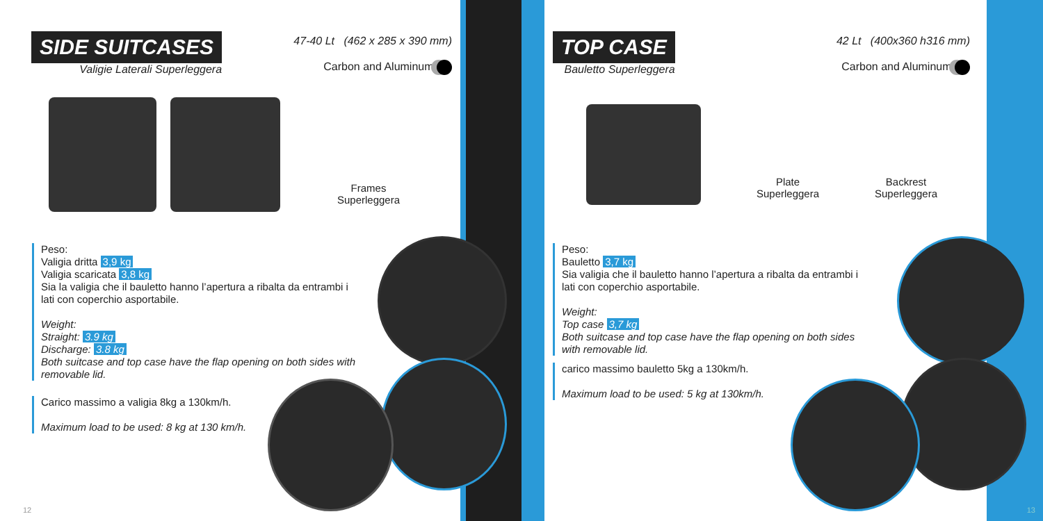SIDE SUITCASES
Valigie Laterali Superleggera
47-40 Lt (462 x 285 x 390 mm)
Carbon and Aluminum
Frames Superleggera
Peso:
Valigia dritta 3,9 kg
Valigia scaricata 3,8 kg
Sia la valigia che il bauletto hanno l’apertura a ribalta da entrambi i lati con coperchio asportabile.
Weight:
Straight: 3.9 kg
Discharge: 3.8 kg
Both suitcase and top case have the flap opening on both sides with removable lid.
Carico massimo a valigia 8kg a 130km/h.
Maximum load to be used: 8 kg at 130 km/h.
12
TOP CASE
Bauletto Superleggera
42 Lt (400x360 h316 mm)
Carbon and Aluminum
Plate Superleggera
Backrest Superleggera
Peso:
Bauletto 3,7 kg
Sia valigia che il bauletto hanno l’apertura a ribalta da entrambi i lati con coperchio asportabile.
Weight:
Top case 3,7 kg
Both suitcase and top case have the flap opening on both sides with removable lid.
carico massimo bauletto 5kg a 130km/h.
Maximum load to be used: 5 kg at 130km/h.
13